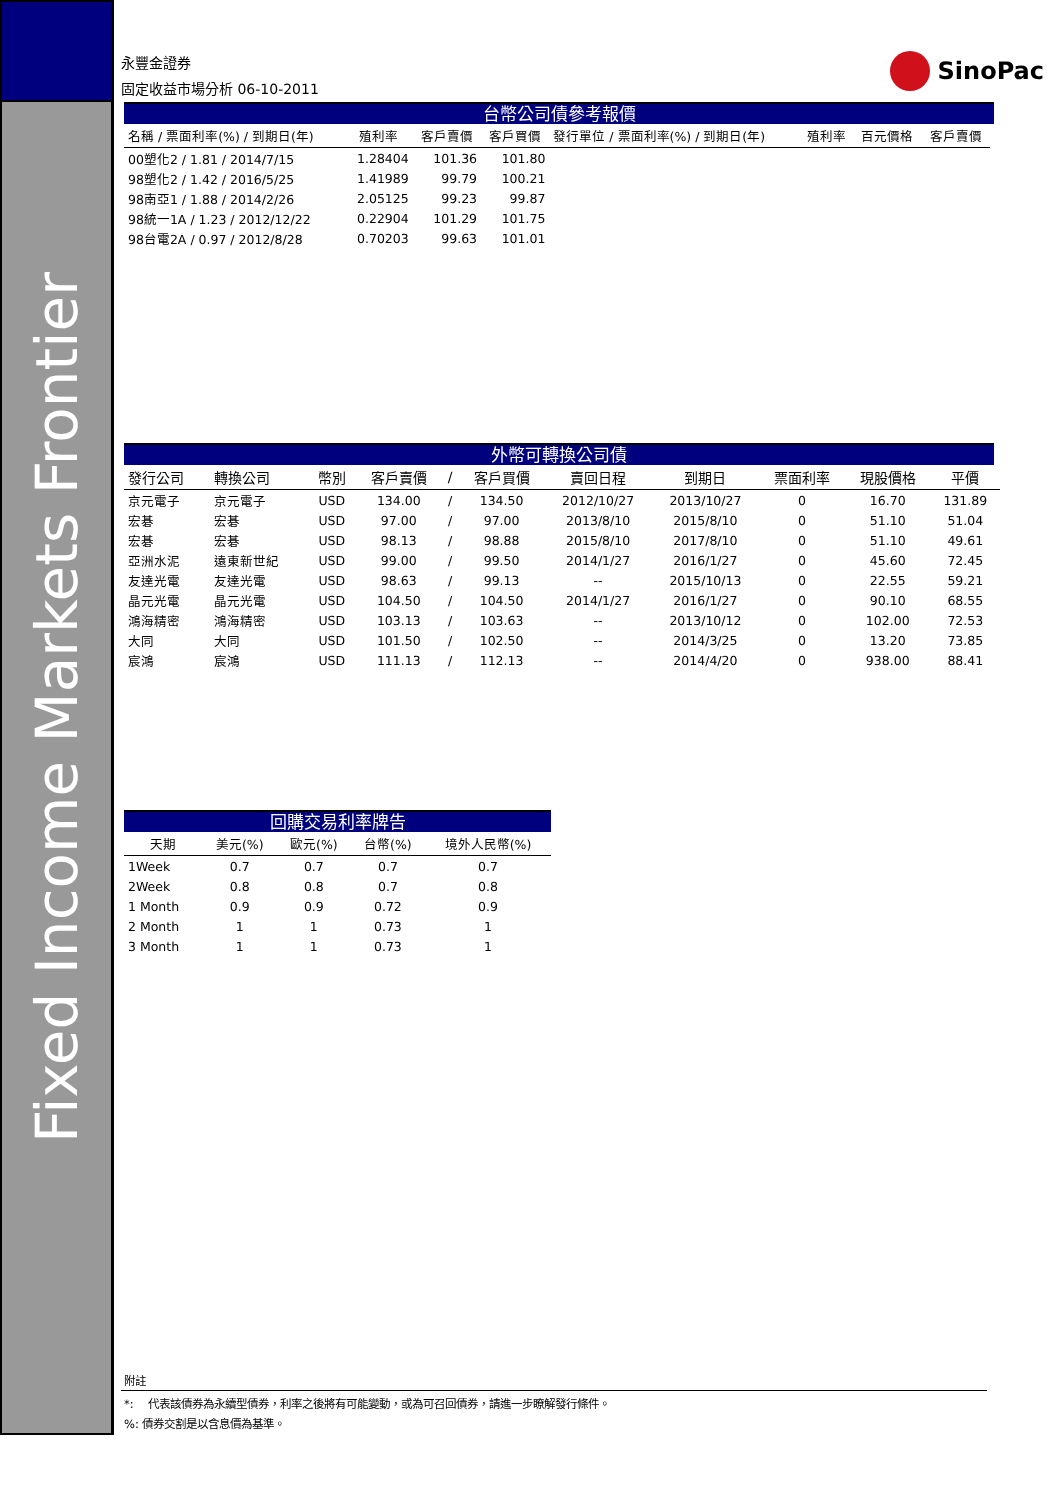Fixed Income Markets Frontier
永豐金證券
固定收益市場分析 06-10-2011
SinoPac
台幣公司債參考報價
| 名稱 / 票面利率(%) / 到期日(年) | 殖利率 | 客戶賣價 | 客戶買價 | 發行單位 / 票面利率(%) / 到期日(年) | 殖利率 | 百元價格 | 客戶賣價 |
| --- | --- | --- | --- | --- | --- | --- | --- |
| 00塑化2 / 1.81 / 2014/7/15 | 1.28404 | 101.36 | 101.80 | | | | |
| 98塑化2 / 1.42 / 2016/5/25 | 1.41989 | 99.79 | 100.21 | | | | |
| 98南亞1 / 1.88 / 2014/2/26 | 2.05125 | 99.23 | 99.87 | | | | |
| 98統一1A / 1.23 / 2012/12/22 | 0.22904 | 101.29 | 101.75 | | | | |
| 98台電2A / 0.97 / 2012/8/28 | 0.70203 | 99.63 | 101.01 | | | | |
外幣可轉換公司債
| 發行公司 | 轉換公司 | 幣別 | 客戶賣價 | / | 客戶買價 | 賣回日程 | 到期日 | 票面利率 | 現股價格 | 平價 |
| --- | --- | --- | --- | --- | --- | --- | --- | --- | --- | --- |
| 京元電子 | 京元電子 | USD | 134.00 | / | 134.50 | 2012/10/27 | 2013/10/27 | 0 | 16.70 | 131.89 |
| 宏碁 | 宏碁 | USD | 97.00 | / | 97.00 | 2013/8/10 | 2015/8/10 | 0 | 51.10 | 51.04 |
| 宏碁 | 宏碁 | USD | 98.13 | / | 98.88 | 2015/8/10 | 2017/8/10 | 0 | 51.10 | 49.61 |
| 亞洲水泥 | 遠東新世紀 | USD | 99.00 | / | 99.50 | 2014/1/27 | 2016/1/27 | 0 | 45.60 | 72.45 |
| 友達光電 | 友達光電 | USD | 98.63 | / | 99.13 | -- | 2015/10/13 | 0 | 22.55 | 59.21 |
| 晶元光電 | 晶元光電 | USD | 104.50 | / | 104.50 | 2014/1/27 | 2016/1/27 | 0 | 90.10 | 68.55 |
| 鴻海精密 | 鴻海精密 | USD | 103.13 | / | 103.63 | -- | 2013/10/12 | 0 | 102.00 | 72.53 |
| 大同 | 大同 | USD | 101.50 | / | 102.50 | -- | 2014/3/25 | 0 | 13.20 | 73.85 |
| 宸鴻 | 宸鴻 | USD | 111.13 | / | 112.13 | -- | 2014/4/20 | 0 | 938.00 | 88.41 |
回購交易利率牌告
| 天期 | 美元(%) | 歐元(%) | 台幣(%) | 境外人民幣(%) |
| --- | --- | --- | --- | --- |
| 1Week | 0.7 | 0.7 | 0.7 | 0.7 |
| 2Week | 0.8 | 0.8 | 0.7 | 0.8 |
| 1 Month | 0.9 | 0.9 | 0.72 | 0.9 |
| 2 Month | 1 | 1 | 0.73 | 1 |
| 3 Month | 1 | 1 | 0.73 | 1 |
附註
*: 代表該債券為永續型債券，利率之後將有可能變動，或為可召回債券，請進一步瞭解發行條件。
%: 債券交割是以含息價為基準。